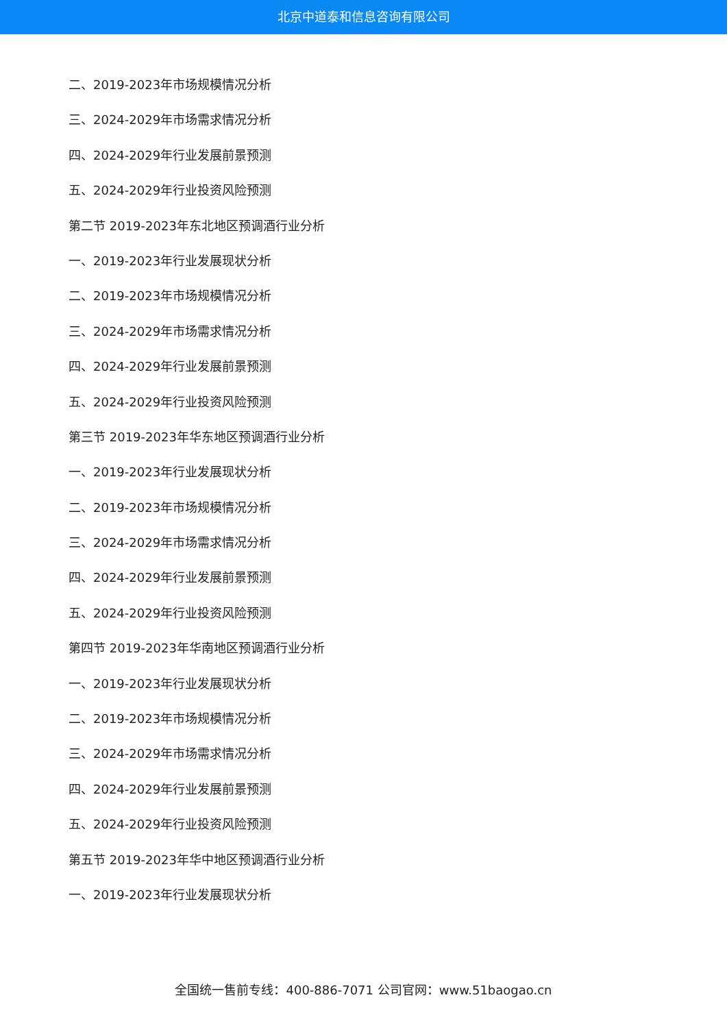北京中道泰和信息咨询有限公司
二、2019-2023年市场规模情况分析
三、2024-2029年市场需求情况分析
四、2024-2029年行业发展前景预测
五、2024-2029年行业投资风险预测
第二节 2019-2023年东北地区预调酒行业分析
一、2019-2023年行业发展现状分析
二、2019-2023年市场规模情况分析
三、2024-2029年市场需求情况分析
四、2024-2029年行业发展前景预测
五、2024-2029年行业投资风险预测
第三节 2019-2023年华东地区预调酒行业分析
一、2019-2023年行业发展现状分析
二、2019-2023年市场规模情况分析
三、2024-2029年市场需求情况分析
四、2024-2029年行业发展前景预测
五、2024-2029年行业投资风险预测
第四节 2019-2023年华南地区预调酒行业分析
一、2019-2023年行业发展现状分析
二、2019-2023年市场规模情况分析
三、2024-2029年市场需求情况分析
四、2024-2029年行业发展前景预测
五、2024-2029年行业投资风险预测
第五节 2019-2023年华中地区预调酒行业分析
一、2019-2023年行业发展现状分析
全国统一售前专线：400-886-7071 公司官网：www.51baogao.cn